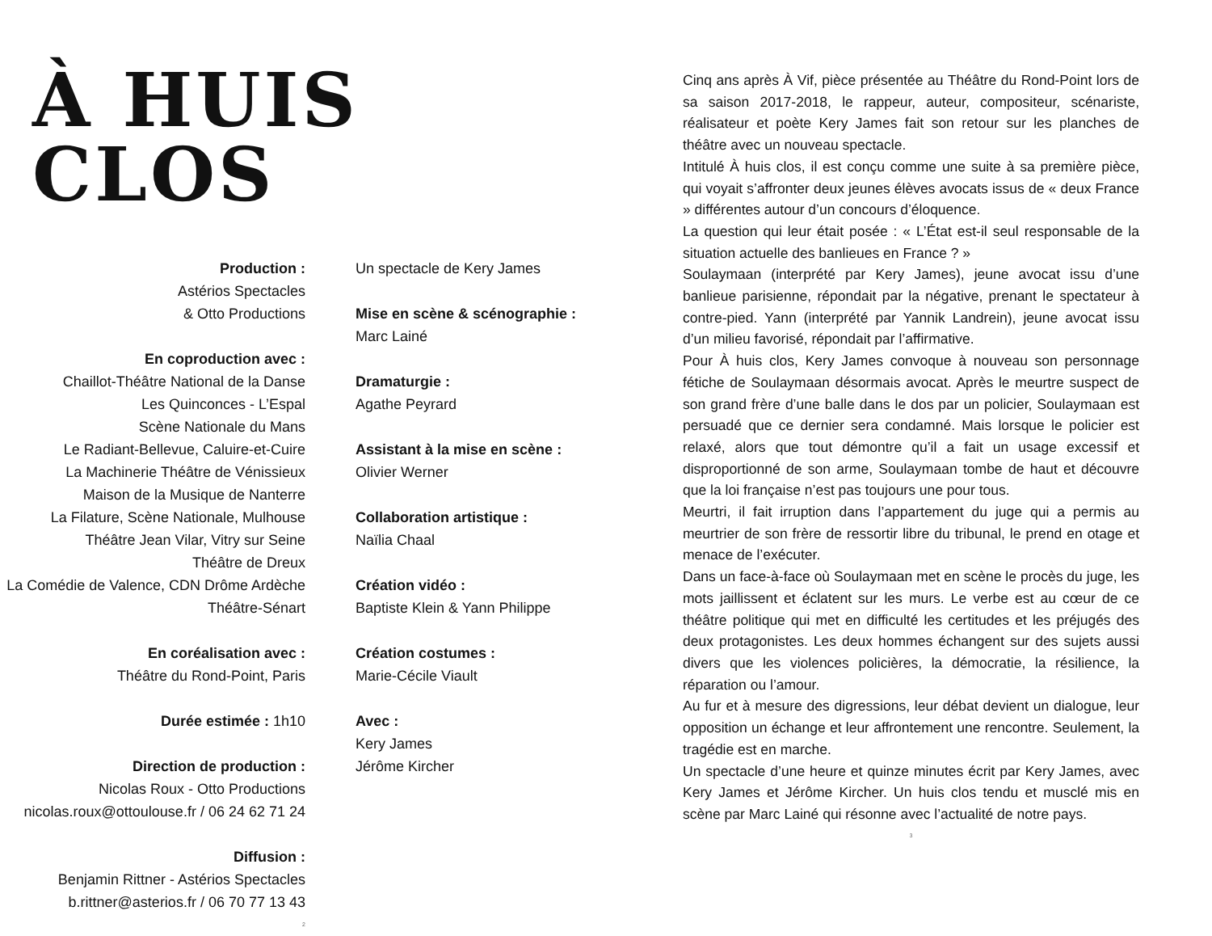À HUIS CLOS
Production :
Astérios Spectacles
& Otto Productions
En coproduction avec :
Chaillot-Théâtre National de la Danse
Les Quinconces - L’Espal
Scène Nationale du Mans
Le Radiant-Bellevue, Caluire-et-Cuire
La Machinerie Théâtre de Vénissieux
Maison de la Musique de Nanterre
La Filature, Scène Nationale, Mulhouse
Théâtre Jean Vilar, Vitry sur Seine
Théâtre de Dreux
La Comédie de Valence, CDN Drôme Ardèche
Théâtre-Sénart
En coréalisation avec :
Théâtre du Rond-Point, Paris
Durée estimée : 1h10
Direction de production :
Nicolas Roux - Otto Productions
nicolas.roux@ottoulouse.fr / 06 24 62 71 24
Diffusion :
Benjamin Rittner - Astérios Spectacles
b.rittner@asterios.fr / 06 70 77 13 43
2
Un spectacle de Kery James
Mise en scène & scénographie :
Marc Lainé
Dramaturgie :
Agathe Peyrard
Assistant à la mise en scène :
Olivier Werner
Collaboration artistique :
Naïlia Chaal
Création vidéo :
Baptiste Klein & Yann Philippe
Création costumes :
Marie-Cécile Viault
Avec :
Kery James
Jérôme Kircher
Cinq ans après À Vif, pièce présentée au Théâtre du Rond-Point lors de sa saison 2017-2018, le rappeur, auteur, compositeur, scénariste, réalisateur et poète Kery James fait son retour sur les planches de théâtre avec un nouveau spectacle.
Intitulé À huis clos, il est conçu comme une suite à sa première pièce, qui voyait s’affronter deux jeunes élèves avocats issus de « deux France » différentes autour d’un concours d’éloquence.
La question qui leur était posée : « L’État est-il seul responsable de la situation actuelle des banlieues en France ? »
Soulaymaan (interprété par Kery James), jeune avocat issu d’une banlieue parisienne, répondait par la négative, prenant le spectateur à contre-pied. Yann (interprété par Yannik Landrein), jeune avocat issu d’un milieu favorisé, répondait par l’affirmative.
Pour À huis clos, Kery James convoque à nouveau son personnage fétiche de Soulaymaan désormais avocat. Après le meurtre suspect de son grand frère d’une balle dans le dos par un policier, Soulaymaan est persuadé que ce dernier sera condamné. Mais lorsque le policier est relaxé, alors que tout démontre qu’il a fait un usage excessif et disproportionné de son arme, Soulaymaan tombe de haut et découvre que la loi française n’est pas toujours une pour tous.
Meurtri, il fait irruption dans l’appartement du juge qui a permis au meurtrier de son frère de ressortir libre du tribunal, le prend en otage et menace de l’exécuter.
Dans un face-à-face où Soulaymaan met en scène le procès du juge, les mots jaillissent et éclatent sur les murs. Le verbe est au cœur de ce théâtre politique qui met en difficulté les certitudes et les préjugés des deux protagonistes. Les deux hommes échangent sur des sujets aussi divers que les violences policières, la démocratie, la résilience, la réparation ou l’amour.
Au fur et à mesure des digressions, leur débat devient un dialogue, leur opposition un échange et leur affrontement une rencontre. Seulement, la tragédie est en marche.
Un spectacle d’une heure et quinze minutes écrit par Kery James, avec Kery James et Jérôme Kircher. Un huis clos tendu et musclé mis en scène par Marc Lainé qui résonne avec l’actualité de notre pays.
3